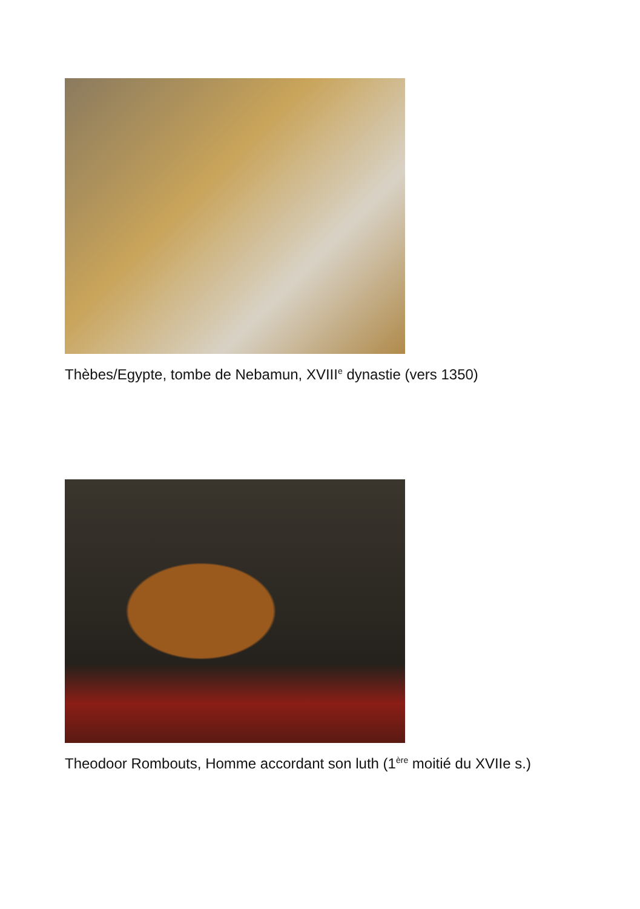Thèbes/Egypte, tombe de Nebamun, XVIII<sup>e</sup> dynastie (vers 1350)
Theodoor Rombouts, Homme accordant son luth (1<sup>ère</sup> moitié du XVIIe s.)